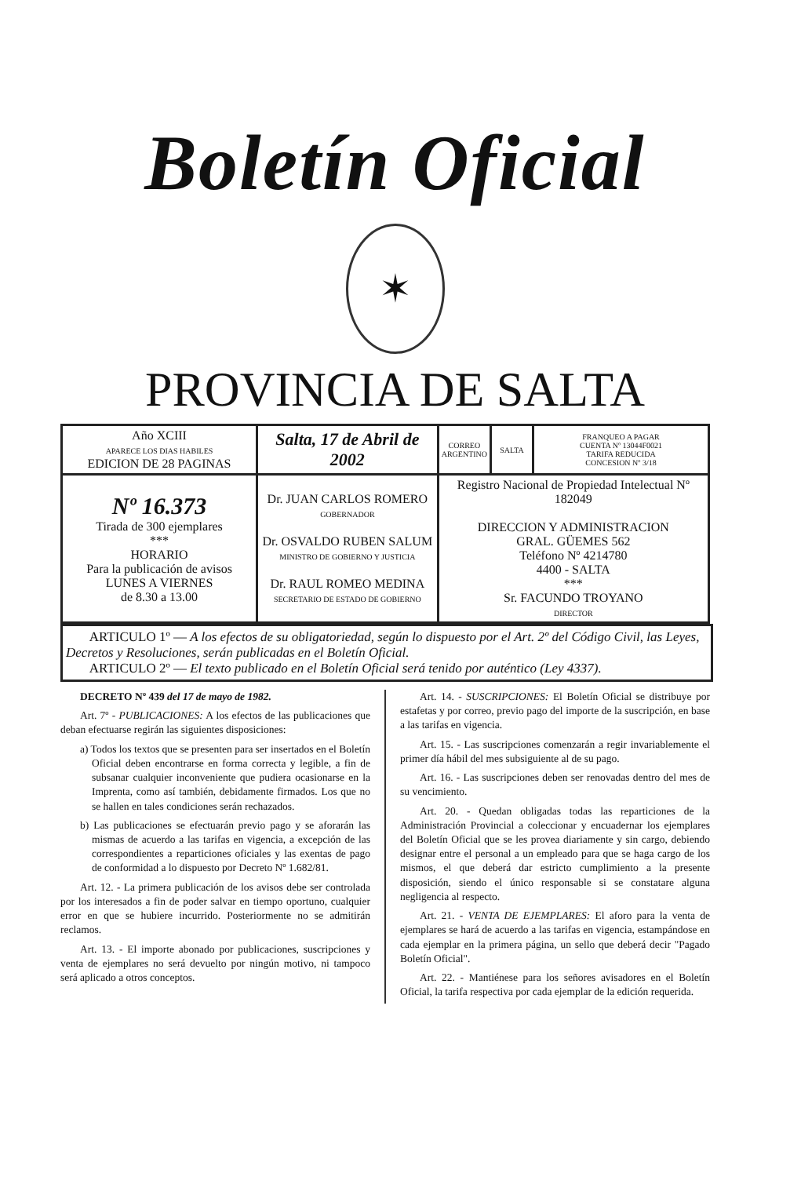Boletín Oficial
✶
PROVINCIA DE SALTA
| Año XCIII APARECE LOS DIAS HABILES EDICION DE 28 PAGINAS | Salta, 17 de Abril de 2002 | CORREO ARGENTINO | SALTA | FRANQUEO A PAGAR CUENTA Nº 13044F0021 TARIFA REDUCIDA CONCESION Nº 3/18 |
| Nº 16.373 Tirada de 300 ejemplares *** HORARIO Para la publicación de avisos LUNES A VIERNES de 8.30 a 13.00 | Dr. JUAN CARLOS ROMERO GOBERNADOR Dr. OSVALDO RUBEN SALUM MINISTRO DE GOBIERNO Y JUSTICIA Dr. RAUL ROMEO MEDINA SECRETARIO DE ESTADO DE GOBIERNO | Registro Nacional de Propiedad Intelectual Nº 182049 DIRECCION Y ADMINISTRACION GRAL. GÜEMES 562 Teléfono Nº 4214780 4400 - SALTA *** Sr. FACUNDO TROYANO DIRECTOR | | |
ARTICULO 1º — A los efectos de su obligatoriedad, según lo dispuesto por el Art. 2º del Código Civil, las Leyes, Decretos y Resoluciones, serán publicadas en el Boletín Oficial.
ARTICULO 2º — El texto publicado en el Boletín Oficial será tenido por auténtico (Ley 4337).
DECRETO Nº 439 del 17 de mayo de 1982.
Art. 7º - PUBLICACIONES: A los efectos de las publicaciones que deban efectuarse regirán las siguientes disposiciones:
a) Todos los textos que se presenten para ser insertados en el Boletín Oficial deben encontrarse en forma correcta y legible, a fin de subsanar cualquier inconveniente que pudiera ocasionarse en la Imprenta, como así también, debidamente firmados. Los que no se hallen en tales condiciones serán rechazados.
b) Las publicaciones se efectuarán previo pago y se aforarán las mismas de acuerdo a las tarifas en vigencia, a excepción de las correspondientes a reparticiones oficiales y las exentas de pago de conformidad a lo dispuesto por Decreto Nº 1.682/81.
Art. 12. - La primera publicación de los avisos debe ser controlada por los interesados a fin de poder salvar en tiempo oportuno, cualquier error en que se hubiere incurrido. Posteriormente no se admitirán reclamos.
Art. 13. - El importe abonado por publicaciones, suscripciones y venta de ejemplares no será devuelto por ningún motivo, ni tampoco será aplicado a otros conceptos.
Art. 14. - SUSCRIPCIONES: El Boletín Oficial se distribuye por estafetas y por correo, previo pago del importe de la suscripción, en base a las tarifas en vigencia.
Art. 15. - Las suscripciones comenzarán a regir invariablemente el primer día hábil del mes subsiguiente al de su pago.
Art. 16. - Las suscripciones deben ser renovadas dentro del mes de su vencimiento.
Art. 20. - Quedan obligadas todas las reparticiones de la Administración Provincial a coleccionar y encuadernar los ejemplares del Boletín Oficial que se les provea diariamente y sin cargo, debiendo designar entre el personal a un empleado para que se haga cargo de los mismos, el que deberá dar estricto cumplimiento a la presente disposición, siendo el único responsable si se constatare alguna negligencia al respecto.
Art. 21. - VENTA DE EJEMPLARES: El aforo para la venta de ejemplares se hará de acuerdo a las tarifas en vigencia, estampándose en cada ejemplar en la primera página, un sello que deberá decir "Pagado Boletín Oficial".
Art. 22. - Mantiénese para los señores avisadores en el Boletín Oficial, la tarifa respectiva por cada ejemplar de la edición requerida.